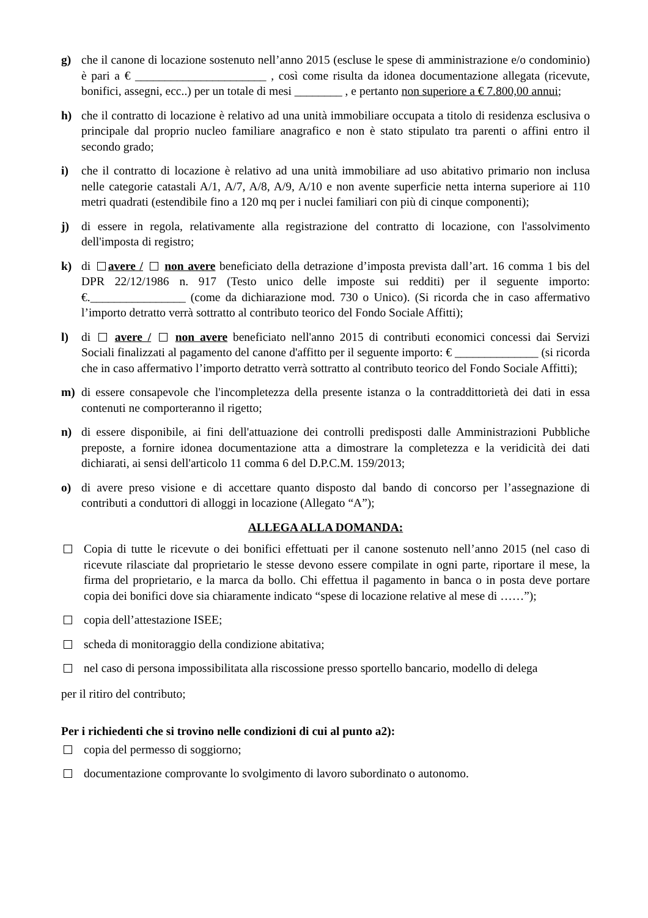g) che il canone di locazione sostenuto nell’anno 2015 (escluse le spese di amministrazione e/o condominio) è pari a € ______________________ , così come risulta da idonea documentazione allegata (ricevute, bonifici, assegni, ecc..) per un totale di mesi ________ , e pertanto non superiore a € 7.800,00 annui;
h) che il contratto di locazione è relativo ad una unità immobiliare occupata a titolo di residenza esclusiva o principale dal proprio nucleo familiare anagrafico e non è stato stipulato tra parenti o affini entro il secondo grado;
i) che il contratto di locazione è relativo ad una unità immobiliare ad uso abitativo primario non inclusa nelle categorie catastali A/1, A/7, A/8, A/9, A/10 e non avente superficie netta interna superiore ai 110 metri quadrati (estendibile fino a 120 mq per i nuclei familiari con più di cinque componenti);
j) di essere in regola, relativamente alla registrazione del contratto di locazione, con l'assolvimento dell'imposta di registro;
k) di avere / non avere beneficiato della detrazione d’imposta prevista dall’art. 16 comma 1 bis del DPR 22/12/1986 n. 917 (Testo unico delle imposte sui redditi) per il seguente importo: €.________________ (come da dichiarazione mod. 730 o Unico). (Si ricorda che in caso affermativo l’importo detratto verrà sottratto al contributo teorico del Fondo Sociale Affitti);
l) di avere / non avere beneficiato nell'anno 2015 di contributi economici concessi dai Servizi Sociali finalizzati al pagamento del canone d'affitto per il seguente importo: € ______________ (si ricorda che in caso affermativo l’importo detratto verrà sottratto al contributo teorico del Fondo Sociale Affitti);
m) di essere consapevole che l'incompletezza della presente istanza o la contraddittorietà dei dati in essa contenuti ne comporteranno il rigetto;
n) di essere disponibile, ai fini dell'attuazione dei controlli predisposti dalle Amministrazioni Pubbliche preposte, a fornire idonea documentazione atta a dimostrare la completezza e la veridicità dei dati dichiarati, ai sensi dell'articolo 11 comma 6 del D.P.C.M. 159/2013;
o) di avere preso visione e di accettare quanto disposto dal bando di concorso per l’assegnazione di contributi a conduttori di alloggi in locazione (Allegato “A”);
ALLEGA ALLA DOMANDA:
Copia di tutte le ricevute o dei bonifici effettuati per il canone sostenuto nell’anno 2015 (nel caso di ricevute rilasciate dal proprietario le stesse devono essere compilate in ogni parte, riportare il mese, la firma del proprietario, e la marca da bollo. Chi effettua il pagamento in banca o in posta deve portare copia dei bonifici dove sia chiaramente indicato “spese di locazione relative al mese di ……”);
copia dell’attestazione ISEE;
scheda di monitoraggio della condizione abitativa;
nel caso di persona impossibilitata alla riscossione presso sportello bancario, modello di delega
per il ritiro del contributo;
Per i richiedenti che si trovino nelle condizioni di cui al punto a2):
copia del permesso di soggiorno;
documentazione comprovante lo svolgimento di lavoro subordinato o autonomo.